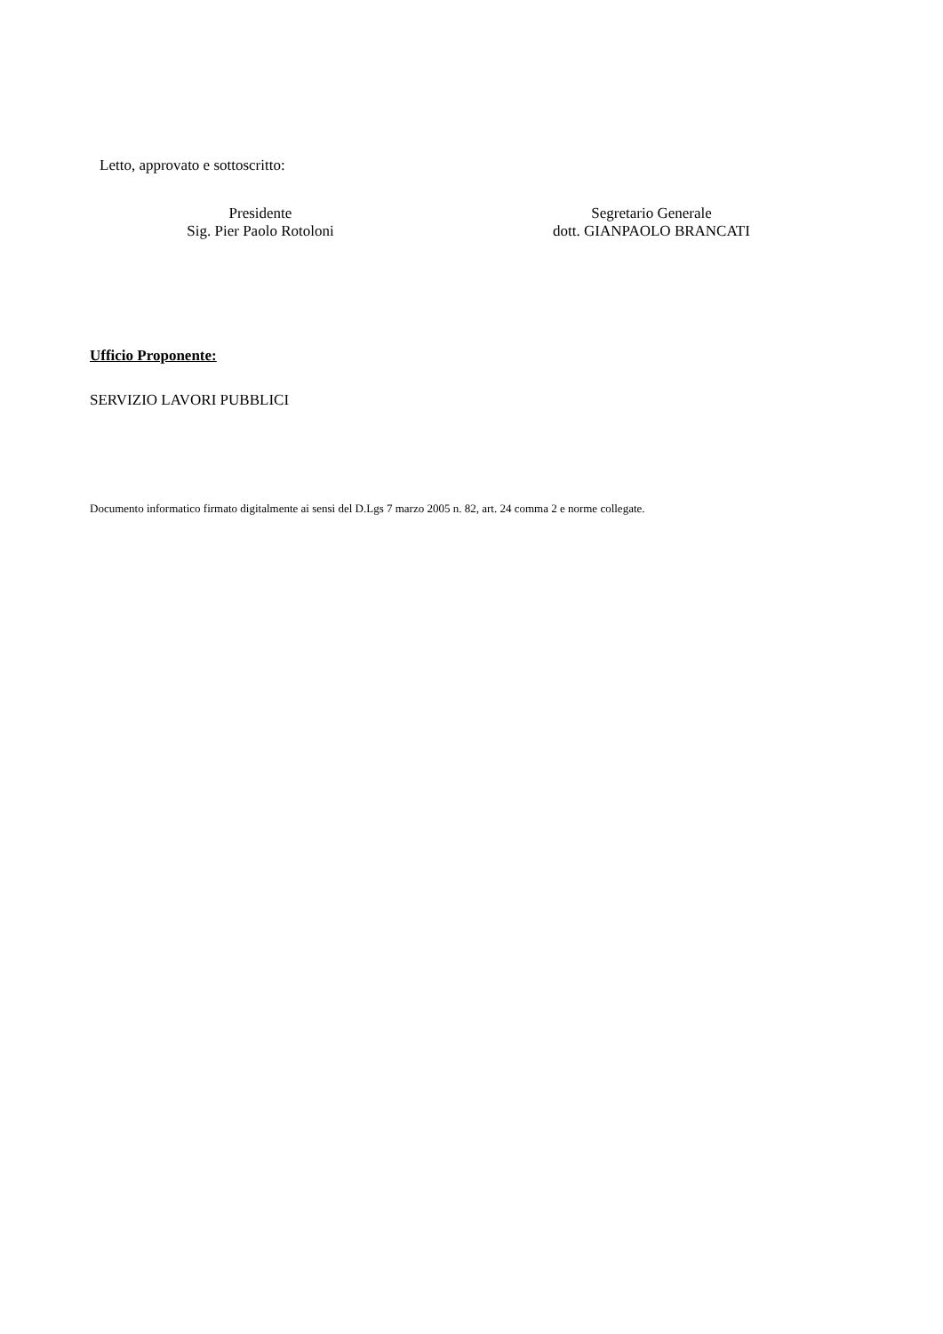Letto, approvato e sottoscritto:
Presidente
Sig. Pier Paolo Rotoloni
Segretario Generale
dott. GIANPAOLO BRANCATI
Ufficio Proponente:
SERVIZIO LAVORI PUBBLICI
Documento informatico firmato digitalmente ai sensi del D.Lgs 7 marzo 2005 n. 82, art. 24 comma 2 e norme collegate.